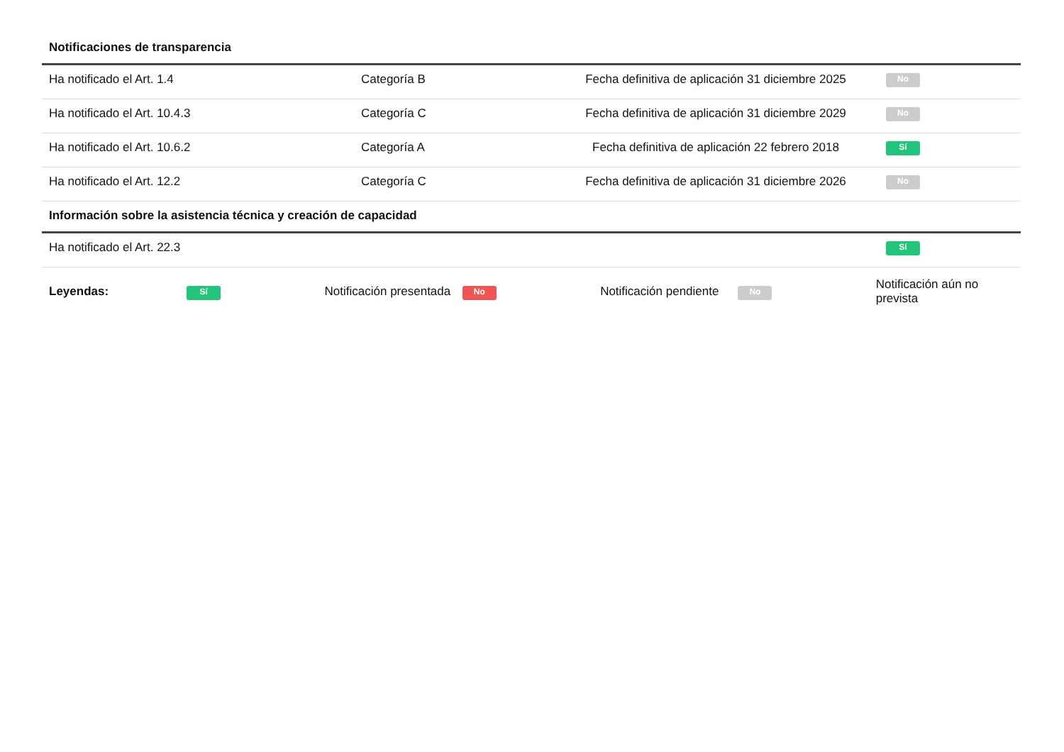| Notificaciones de transparencia | | | |
| --- | --- | --- | --- |
| Ha notificado el Art. 1.4 | Categoría B | Fecha definitiva de aplicación 31 diciembre 2025 | No |
| Ha notificado el Art. 10.4.3 | Categoría C | Fecha definitiva de aplicación 31 diciembre 2029 | No |
| Ha notificado el Art. 10.6.2 | Categoría A | Fecha definitiva de aplicación 22 febrero 2018 | Sí |
| Ha notificado el Art. 12.2 | Categoría C | Fecha definitiva de aplicación 31 diciembre 2026 | No |
| Información sobre la asistencia técnica y creación de capacidad | | | |
| Ha notificado el Art. 22.3 | | | Sí |
Leyendas: Sí Notificación presentada No Notificación pendiente No Notificación aún no prevista